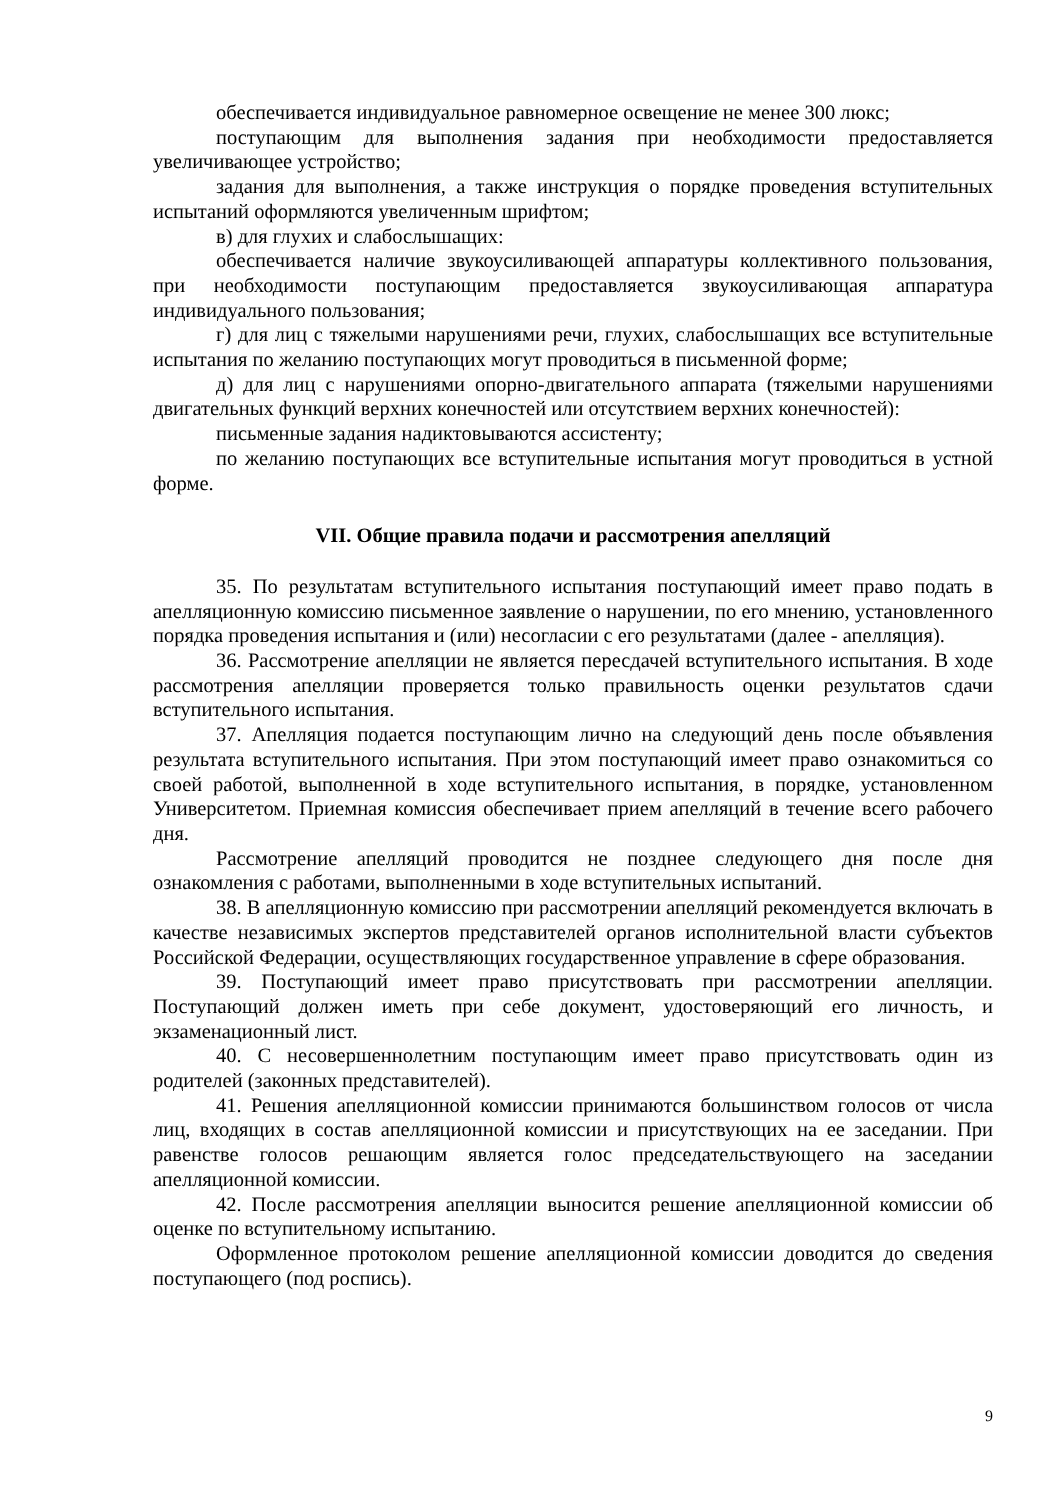обеспечивается индивидуальное равномерное освещение не менее 300 люкс;
поступающим для выполнения задания при необходимости предоставляется увеличивающее устройство;
задания для выполнения, а также инструкция о порядке проведения вступительных испытаний оформляются увеличенным шрифтом;
в) для глухих и слабослышащих:
обеспечивается наличие звукоусиливающей аппаратуры коллективного пользования, при необходимости поступающим предоставляется звукоусиливающая аппаратура индивидуального пользования;
г) для лиц с тяжелыми нарушениями речи, глухих, слабослышащих все вступительные испытания по желанию поступающих могут проводиться в письменной форме;
д) для лиц с нарушениями опорно-двигательного аппарата (тяжелыми нарушениями двигательных функций верхних конечностей или отсутствием верхних конечностей):
письменные задания надиктовываются ассистенту;
по желанию поступающих все вступительные испытания могут проводиться в устной форме.
VII. Общие правила подачи и рассмотрения апелляций
35. По результатам вступительного испытания поступающий имеет право подать в апелляционную комиссию письменное заявление о нарушении, по его мнению, установленного порядка проведения испытания и (или) несогласии с его результатами (далее - апелляция).
36. Рассмотрение апелляции не является пересдачей вступительного испытания. В ходе рассмотрения апелляции проверяется только правильность оценки результатов сдачи вступительного испытания.
37. Апелляция подается поступающим лично на следующий день после объявления результата вступительного испытания. При этом поступающий имеет право ознакомиться со своей работой, выполненной в ходе вступительного испытания, в порядке, установленном Университетом. Приемная комиссия обеспечивает прием апелляций в течение всего рабочего дня.
Рассмотрение апелляций проводится не позднее следующего дня после дня ознакомления с работами, выполненными в ходе вступительных испытаний.
38. В апелляционную комиссию при рассмотрении апелляций рекомендуется включать в качестве независимых экспертов представителей органов исполнительной власти субъектов Российской Федерации, осуществляющих государственное управление в сфере образования.
39. Поступающий имеет право присутствовать при рассмотрении апелляции. Поступающий должен иметь при себе документ, удостоверяющий его личность, и экзаменационный лист.
40. С несовершеннолетним поступающим имеет право присутствовать один из родителей (законных представителей).
41. Решения апелляционной комиссии принимаются большинством голосов от числа лиц, входящих в состав апелляционной комиссии и присутствующих на ее заседании. При равенстве голосов решающим является голос председательствующего на заседании апелляционной комиссии.
42. После рассмотрения апелляции выносится решение апелляционной комиссии об оценке по вступительному испытанию.
Оформленное протоколом решение апелляционной комиссии доводится до сведения поступающего (под роспись).
9